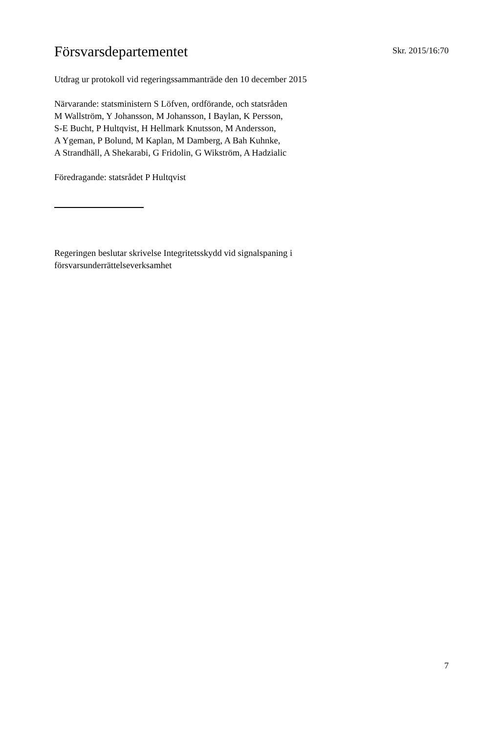Försvarsdepartementet
Skr. 2015/16:70
Utdrag ur protokoll vid regeringssammanträde den 10 december 2015
Närvarande: statsministern S Löfven, ordförande, och statsråden
M Wallström, Y Johansson, M Johansson, I Baylan, K Persson,
S-E Bucht, P Hultqvist, H Hellmark Knutsson, M Andersson,
A Ygeman, P Bolund, M Kaplan, M Damberg, A Bah Kuhnke,
A Strandhäll, A Shekarabi, G Fridolin, G Wikström, A Hadzialic
Föredragande: statsrådet P Hultqvist
Regeringen beslutar skrivelse Integritetsskydd vid signalspaning i
försvarsunderrättelseverksamhet
7